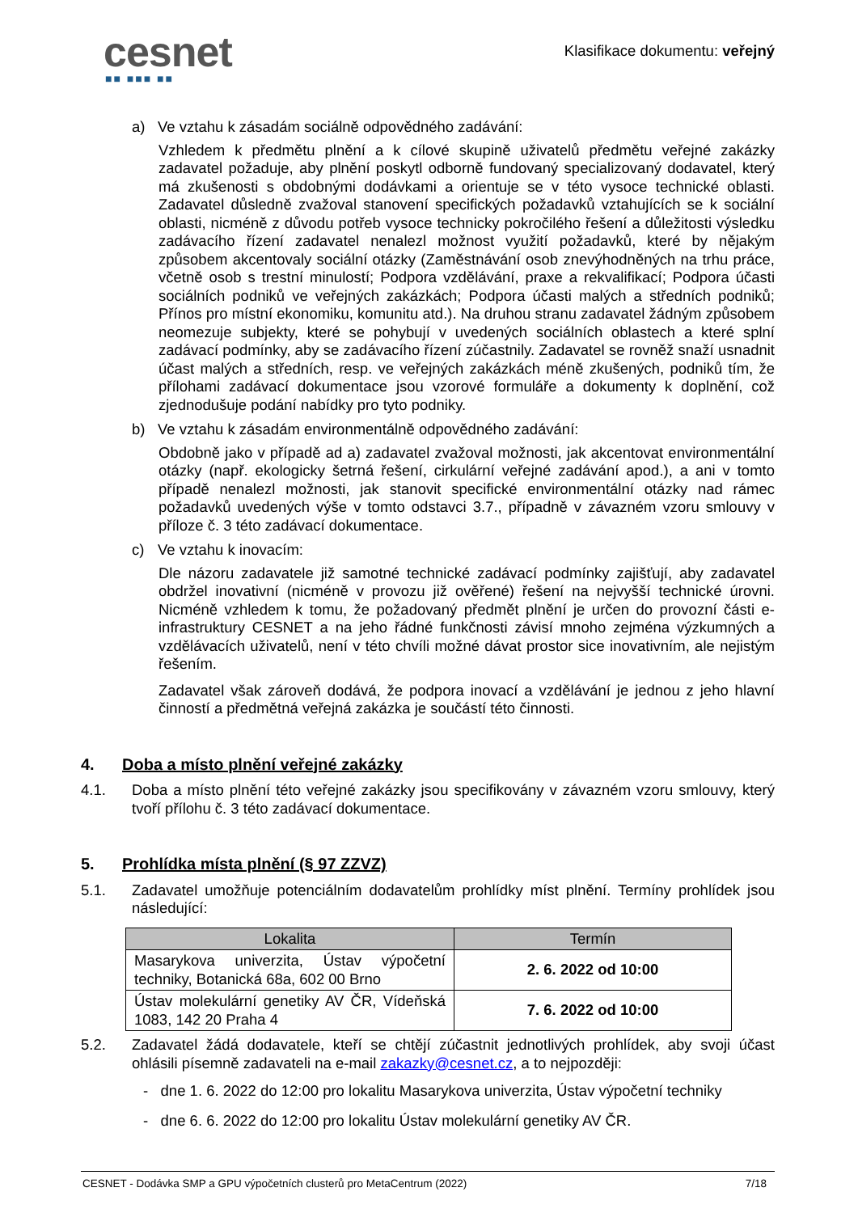cesnet
■■ ■■■ ■■
Klasifikace dokumentu: veřejný
a) Ve vztahu k zásadám sociálně odpovědného zadávání:
Vzhledem k předmětu plnění a k cílové skupině uživatelů předmětu veřejné zakázky zadavatel požaduje, aby plnění poskytl odborně fundovaný specializovaný dodavatel, který má zkušenosti s obdobnými dodávkami a orientuje se v této vysoce technické oblasti. Zadavatel důsledně zvažoval stanovení specifických požadavků vztahujících se k sociální oblasti, nicméně z důvodu potřeb vysoce technicky pokročilého řešení a důležitosti výsledku zadávacího řízení zadavatel nenalezl možnost využití požadavků, které by nějakým způsobem akcentovaly sociální otázky (Zaměstnávání osob znevýhodněných na trhu práce, včetně osob s trestní minulostí; Podpora vzdělávání, praxe a rekvalifikací; Podpora účasti sociálních podniků ve veřejných zakázkách; Podpora účasti malých a středních podniků; Přínos pro místní ekonomiku, komunitu atd.). Na druhou stranu zadavatel žádným způsobem neomezuje subjekty, které se pohybují v uvedených sociálních oblastech a které splní zadávací podmínky, aby se zadávacího řízení zúčastnily. Zadavatel se rovněž snaží usnadnit účast malých a středních, resp. ve veřejných zakázkách méně zkušených, podniků tím, že přílohami zadávací dokumentace jsou vzorové formuláře a dokumenty k doplnění, což zjednodušuje podání nabídky pro tyto podniky.
b) Ve vztahu k zásadám environmentálně odpovědného zadávání:
Obdobně jako v případě ad a) zadavatel zvažoval možnosti, jak akcentovat environmentální otázky (např. ekologicky šetrná řešení, cirkulární veřejné zadávání apod.), a ani v tomto případě nenalezl možnosti, jak stanovit specifické environmentální otázky nad rámec požadavků uvedených výše v tomto odstavci 3.7., případně v závazném vzoru smlouvy v příloze č. 3 této zadávací dokumentace.
c) Ve vztahu k inovacím:
Dle názoru zadavatele již samotné technické zadávací podmínky zajišťují, aby zadavatel obdržel inovativní (nicméně v provozu již ověřené) řešení na nejvyšší technické úrovni. Nicméně vzhledem k tomu, že požadovaný předmět plnění je určen do provozní části e-infrastruktury CESNET a na jeho řádné funkčnosti závisí mnoho zejména výzkumných a vzdělávacích uživatelů, není v této chvíli možné dávat prostor sice inovativním, ale nejistým řešením.
Zadavatel však zároveň dodává, že podpora inovací a vzdělávání je jednou z jeho hlavní činností a předmětná veřejná zakázka je součástí této činnosti.
4. Doba a místo plnění veřejné zakázky
4.1. Doba a místo plnění této veřejné zakázky jsou specifikovány v závazném vzoru smlouvy, který tvoří přílohu č. 3 této zadávací dokumentace.
5. Prohlídka místa plnění (§ 97 ZZVZ)
5.1. Zadavatel umožňuje potenciálním dodavatelům prohlídky míst plnění. Termíny prohlídek jsou následující:
| Lokalita | Termín |
| --- | --- |
| Masarykova univerzita, Ústav výpočetní techniky, Botanická 68a, 602 00 Brno | 2. 6. 2022 od 10:00 |
| Ústav molekulární genetiky AV ČR, Vídeňská 1083, 142 20 Praha 4 | 7. 6. 2022 od 10:00 |
5.2. Zadavatel žádá dodavatele, kteří se chtějí zúčastnit jednotlivých prohlídek, aby svoji účast ohlásili písemně zadavateli na e-mail zakazky@cesnet.cz, a to nejpozději:
- dne 1. 6. 2022 do 12:00 pro lokalitu Masarykova univerzita, Ústav výpočetní techniky
- dne 6. 6. 2022 do 12:00 pro lokalitu Ústav molekulární genetiky AV ČR.
CESNET - Dodávka SMP a GPU výpočetních clusterů pro MetaCentrum (2022) 7/18